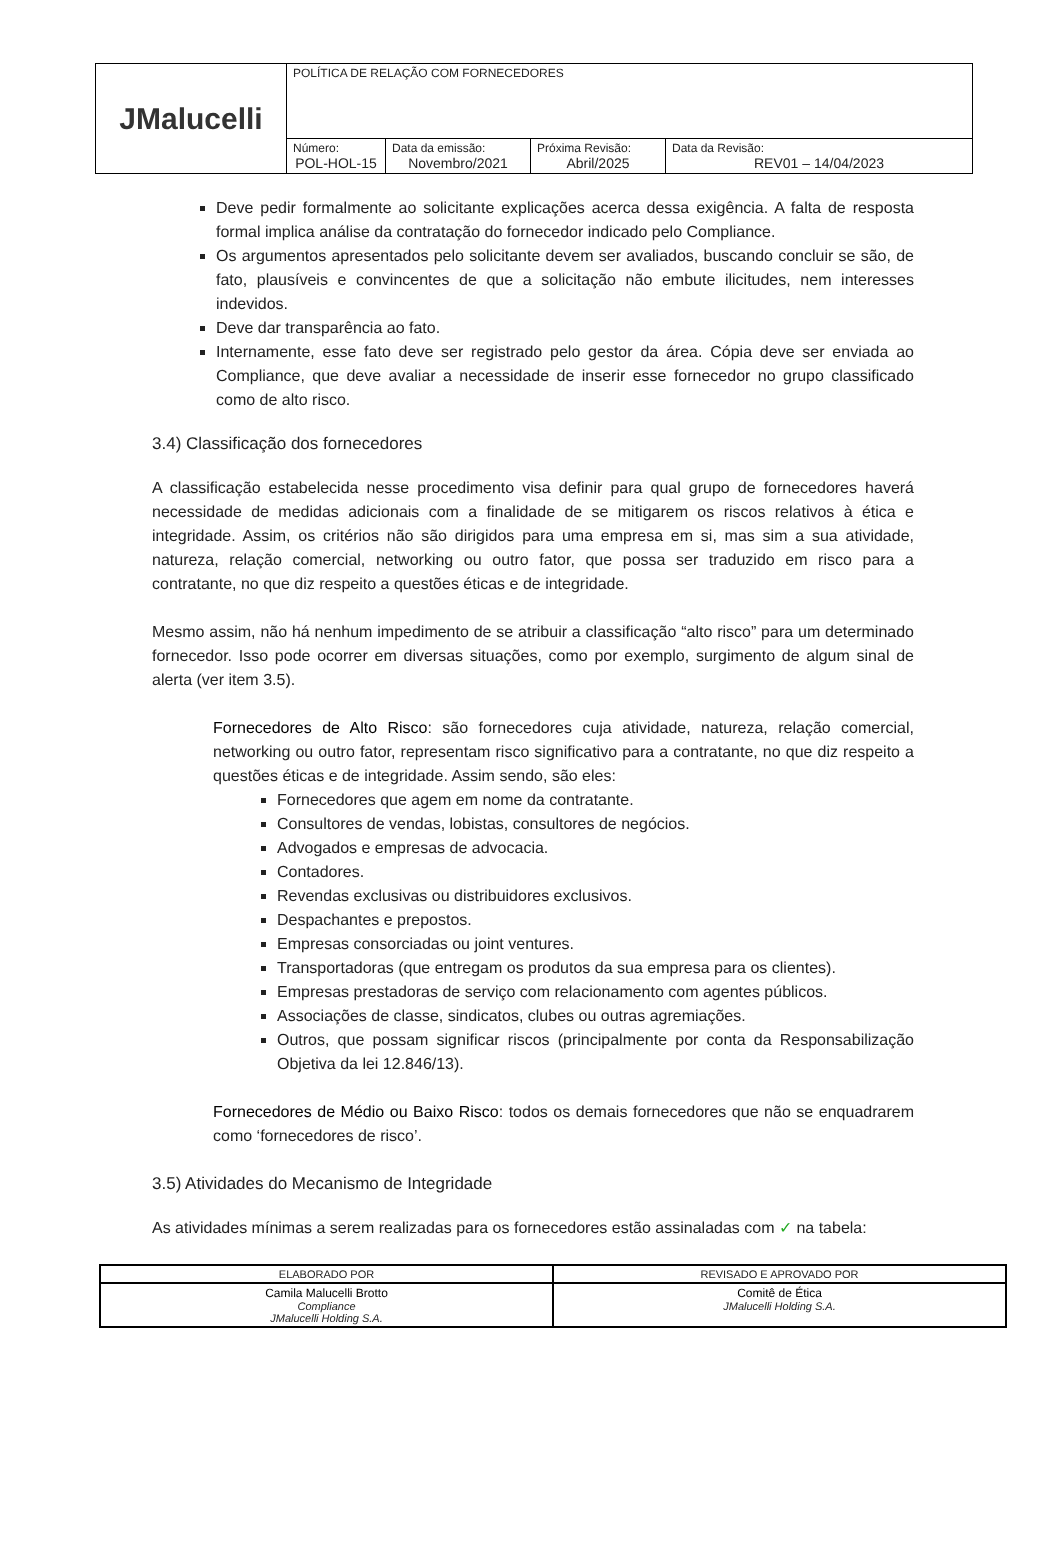| JMalucelli | POLÍTICA DE RELAÇÃO COM FORNECEDORES | | | |
| | Número: POL-HOL-15 | Data da emissão: Novembro/2021 | Próxima Revisão: Abril/2025 | Data da Revisão: REV01 – 14/04/2023 |
Deve pedir formalmente ao solicitante explicações acerca dessa exigência. A falta de resposta formal implica análise da contratação do fornecedor indicado pelo Compliance.
Os argumentos apresentados pelo solicitante devem ser avaliados, buscando concluir se são, de fato, plausíveis e convincentes de que a solicitação não embute ilicitudes, nem interesses indevidos.
Deve dar transparência ao fato.
Internamente, esse fato deve ser registrado pelo gestor da área. Cópia deve ser enviada ao Compliance, que deve avaliar a necessidade de inserir esse fornecedor no grupo classificado como de alto risco.
3.4) Classificação dos fornecedores
A classificação estabelecida nesse procedimento visa definir para qual grupo de fornecedores haverá necessidade de medidas adicionais com a finalidade de se mitigarem os riscos relativos à ética e integridade. Assim, os critérios não são dirigidos para uma empresa em si, mas sim a sua atividade, natureza, relação comercial, networking ou outro fator, que possa ser traduzido em risco para a contratante, no que diz respeito a questões éticas e de integridade.
Mesmo assim, não há nenhum impedimento de se atribuir a classificação “alto risco” para um determinado fornecedor. Isso pode ocorrer em diversas situações, como por exemplo, surgimento de algum sinal de alerta (ver item 3.5).
Fornecedores de Alto Risco: são fornecedores cuja atividade, natureza, relação comercial, networking ou outro fator, representam risco significativo para a contratante, no que diz respeito a questões éticas e de integridade. Assim sendo, são eles:
Fornecedores que agem em nome da contratante.
Consultores de vendas, lobistas, consultores de negócios.
Advogados e empresas de advocacia.
Contadores.
Revendas exclusivas ou distribuidores exclusivos.
Despachantes e prepostos.
Empresas consorciadas ou joint ventures.
Transportadoras (que entregam os produtos da sua empresa para os clientes).
Empresas prestadoras de serviço com relacionamento com agentes públicos.
Associações de classe, sindicatos, clubes ou outras agremiações.
Outros, que possam significar riscos (principalmente por conta da Responsabilização Objetiva da lei 12.846/13).
Fornecedores de Médio ou Baixo Risco: todos os demais fornecedores que não se enquadrarem como ‘fornecedores de risco’.
3.5) Atividades do Mecanismo de Integridade
As atividades mínimas a serem realizadas para os fornecedores estão assinaladas com ✓ na tabela:
| ELABORADO POR | REVISADO E APROVADO POR |
| Camila Malucelli Brotto Compliance JMalucelli Holding S.A. | Comitê de Ética JMalucelli Holding S.A. |